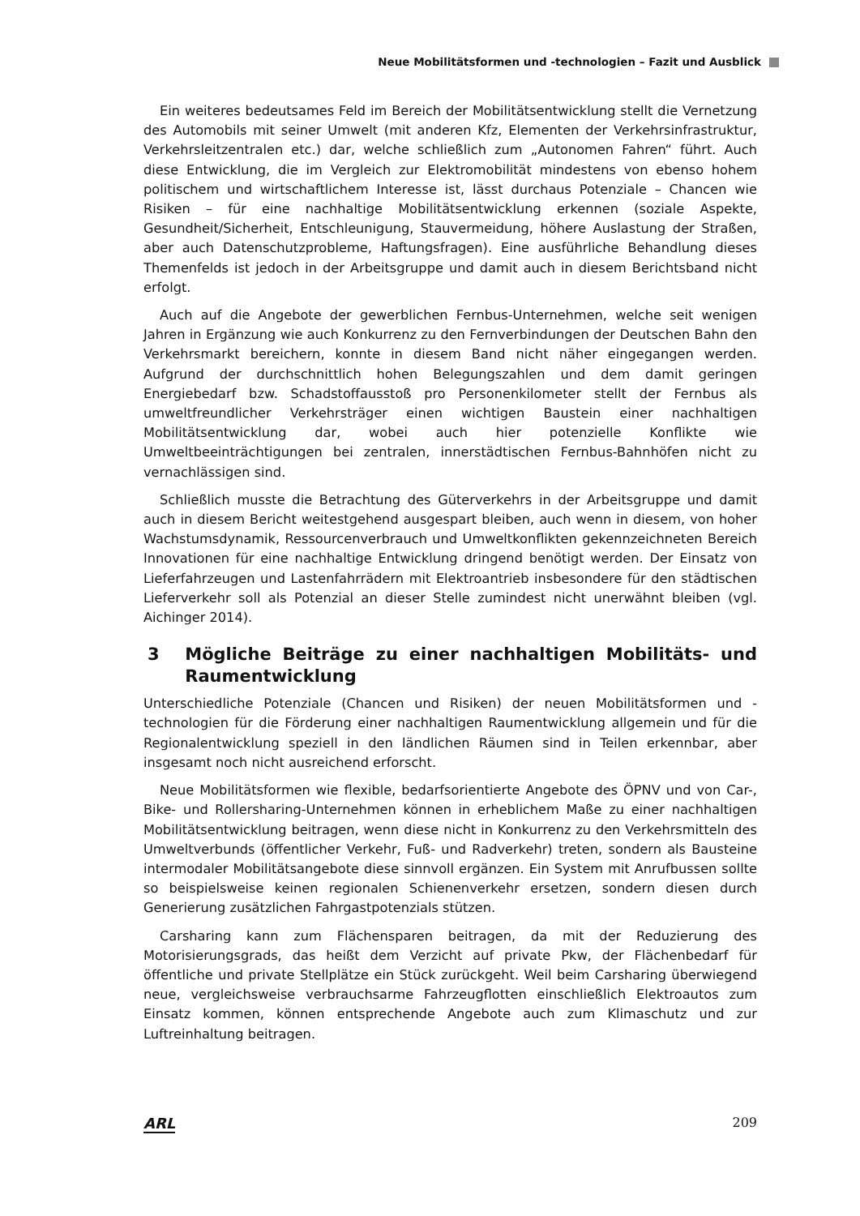Neue Mobilitätsformen und -technologien – Fazit und Ausblick
Ein weiteres bedeutsames Feld im Bereich der Mobilitätsentwicklung stellt die Vernetzung des Automobils mit seiner Umwelt (mit anderen Kfz, Elementen der Verkehrsinfrastruktur, Verkehrsleitzentralen etc.) dar, welche schließlich zum „Autonomen Fahren“ führt. Auch diese Entwicklung, die im Vergleich zur Elektromobilität mindestens von ebenso hohem politischem und wirtschaftlichem Interesse ist, lässt durchaus Potenziale – Chancen wie Risiken – für eine nachhaltige Mobilitätsentwicklung erkennen (soziale Aspekte, Gesundheit/Sicherheit, Entschleunigung, Stauvermeidung, höhere Auslastung der Straßen, aber auch Datenschutzprobleme, Haftungsfragen). Eine ausführliche Behandlung dieses Themenfelds ist jedoch in der Arbeitsgruppe und damit auch in diesem Berichtsband nicht erfolgt.
Auch auf die Angebote der gewerblichen Fernbus-Unternehmen, welche seit wenigen Jahren in Ergänzung wie auch Konkurrenz zu den Fernverbindungen der Deutschen Bahn den Verkehrsmarkt bereichern, konnte in diesem Band nicht näher eingegangen werden. Aufgrund der durchschnittlich hohen Belegungszahlen und dem damit geringen Energiebedarf bzw. Schadstoffausstoß pro Personenkilometer stellt der Fernbus als umweltfreundlicher Verkehrsträger einen wichtigen Baustein einer nachhaltigen Mobilitätsentwicklung dar, wobei auch hier potenzielle Konflikte wie Umweltbeeinträchtigungen bei zentralen, innerstädtischen Fernbus-Bahnhöfen nicht zu vernachlässigen sind.
Schließlich musste die Betrachtung des Güterverkehrs in der Arbeitsgruppe und damit auch in diesem Bericht weitestgehend ausgespart bleiben, auch wenn in diesem, von hoher Wachstumsdynamik, Ressourcenverbrauch und Umweltkonflikten gekennzeichneten Bereich Innovationen für eine nachhaltige Entwicklung dringend benötigt werden. Der Einsatz von Lieferfahrzeugen und Lastenfahrrädern mit Elektroantrieb insbesondere für den städtischen Lieferverkehr soll als Potenzial an dieser Stelle zumindest nicht unerwähnt bleiben (vgl. Aichinger 2014).
3 Mögliche Beiträge zu einer nachhaltigen Mobilitäts- und Raumentwicklung
Unterschiedliche Potenziale (Chancen und Risiken) der neuen Mobilitätsformen und -technologien für die Förderung einer nachhaltigen Raumentwicklung allgemein und für die Regionalentwicklung speziell in den ländlichen Räumen sind in Teilen erkennbar, aber insgesamt noch nicht ausreichend erforscht.
Neue Mobilitätsformen wie flexible, bedarfsorientierte Angebote des ÖPNV und von Car-, Bike- und Rollersharing-Unternehmen können in erheblichem Maße zu einer nachhaltigen Mobilitätsentwicklung beitragen, wenn diese nicht in Konkurrenz zu den Verkehrsmitteln des Umweltverbunds (öffentlicher Verkehr, Fuß- und Radverkehr) treten, sondern als Bausteine intermodaler Mobilitätsangebote diese sinnvoll ergänzen. Ein System mit Anrufbussen sollte so beispielsweise keinen regionalen Schienenverkehr ersetzen, sondern diesen durch Generierung zusätzlichen Fahrgastpotenzials stützen.
Carsharing kann zum Flächensparen beitragen, da mit der Reduzierung des Motorisierungsgrads, das heißt dem Verzicht auf private Pkw, der Flächenbedarf für öffentliche und private Stellplätze ein Stück zurückgeht. Weil beim Carsharing überwiegend neue, vergleichsweise verbrauchsarme Fahrzeugflotten einschließlich Elektroautos zum Einsatz kommen, können entsprechende Angebote auch zum Klimaschutz und zur Luftreinhaltung beitragen.
ARL 209